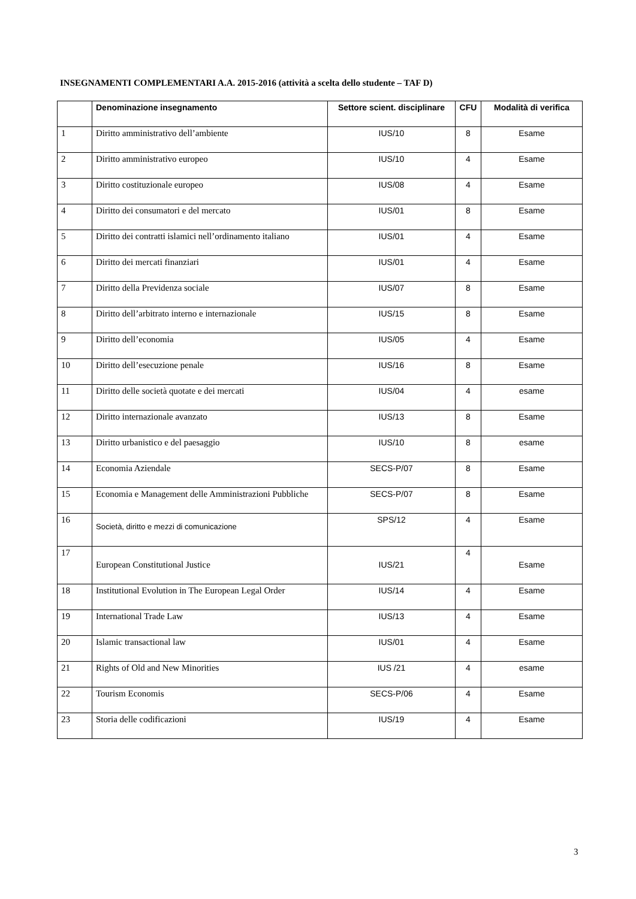INSEGNAMENTI COMPLEMENTARI A.A. 2015-2016 (attività a scelta dello studente – TAF D)
| | Denominazione insegnamento | Settore scient. disciplinare | CFU | Modalità di verifica |
| --- | --- | --- | --- | --- |
| 1 | Diritto amministrativo dell’ambiente | IUS/10 | 8 | Esame |
| 2 | Diritto amministrativo europeo | IUS/10 | 4 | Esame |
| 3 | Diritto costituzionale europeo | IUS/08 | 4 | Esame |
| 4 | Diritto dei consumatori e del mercato | IUS/01 | 8 | Esame |
| 5 | Diritto dei contratti islamici nell’ordinamento italiano | IUS/01 | 4 | Esame |
| 6 | Diritto dei mercati finanziari | IUS/01 | 4 | Esame |
| 7 | Diritto della Previdenza sociale | IUS/07 | 8 | Esame |
| 8 | Diritto dell’arbitrato interno e internazionale | IUS/15 | 8 | Esame |
| 9 | Diritto dell’economia | IUS/05 | 4 | Esame |
| 10 | Diritto dell’esecuzione penale | IUS/16 | 8 | Esame |
| 11 | Diritto delle società quotate e dei mercati | IUS/04 | 4 | esame |
| 12 | Diritto internazionale avanzato | IUS/13 | 8 | Esame |
| 13 | Diritto urbanistico e del paesaggio | IUS/10 | 8 | esame |
| 14 | Economia Aziendale | SECS-P/07 | 8 | Esame |
| 15 | Economia e Management delle Amministrazioni Pubbliche | SECS-P/07 | 8 | Esame |
| 16 | Società, diritto e mezzi di comunicazione | SPS/12 | 4 | Esame |
| 17 | European Constitutional Justice | IUS/21 | 4 | Esame |
| 18 | Institutional Evolution in The European Legal Order | IUS/14 | 4 | Esame |
| 19 | International Trade Law | IUS/13 | 4 | Esame |
| 20 | Islamic transactional law | IUS/01 | 4 | Esame |
| 21 | Rights of Old and New Minorities | IUS /21 | 4 | esame |
| 22 | Tourism Economis | SECS-P/06 | 4 | Esame |
| 23 | Storia delle codificazioni | IUS/19 | 4 | Esame |
3